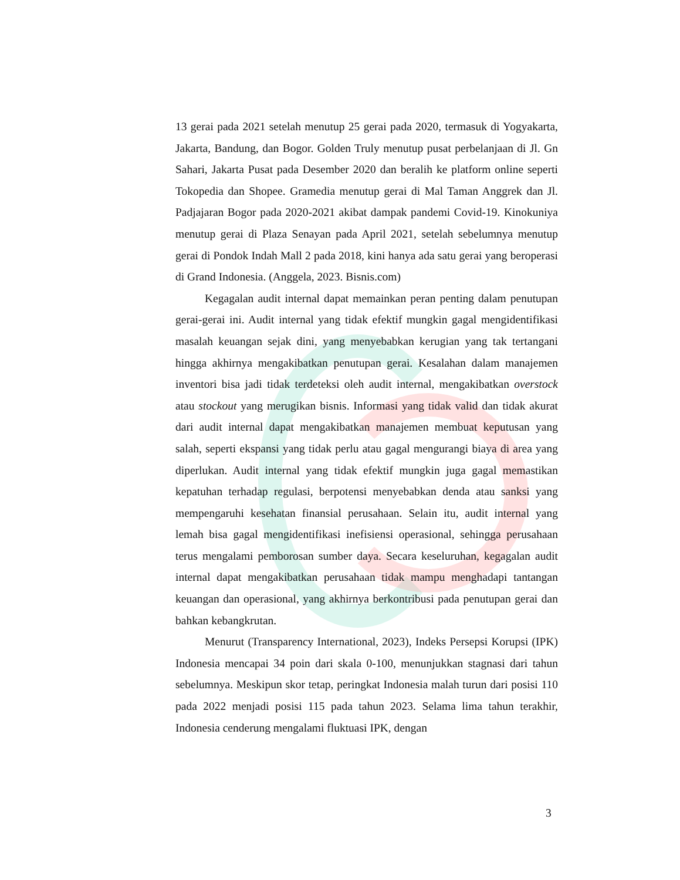13 gerai pada 2021 setelah menutup 25 gerai pada 2020, termasuk di Yogyakarta, Jakarta, Bandung, dan Bogor. Golden Truly menutup pusat perbelanjaan di Jl. Gn Sahari, Jakarta Pusat pada Desember 2020 dan beralih ke platform online seperti Tokopedia dan Shopee. Gramedia menutup gerai di Mal Taman Anggrek dan Jl. Padjajaran Bogor pada 2020-2021 akibat dampak pandemi Covid-19. Kinokuniya menutup gerai di Plaza Senayan pada April 2021, setelah sebelumnya menutup gerai di Pondok Indah Mall 2 pada 2018, kini hanya ada satu gerai yang beroperasi di Grand Indonesia. (Anggela, 2023. Bisnis.com)
Kegagalan audit internal dapat memainkan peran penting dalam penutupan gerai-gerai ini. Audit internal yang tidak efektif mungkin gagal mengidentifikasi masalah keuangan sejak dini, yang menyebabkan kerugian yang tak tertangani hingga akhirnya mengakibatkan penutupan gerai. Kesalahan dalam manajemen inventori bisa jadi tidak terdeteksi oleh audit internal, mengakibatkan overstock atau stockout yang merugikan bisnis. Informasi yang tidak valid dan tidak akurat dari audit internal dapat mengakibatkan manajemen membuat keputusan yang salah, seperti ekspansi yang tidak perlu atau gagal mengurangi biaya di area yang diperlukan. Audit internal yang tidak efektif mungkin juga gagal memastikan kepatuhan terhadap regulasi, berpotensi menyebabkan denda atau sanksi yang mempengaruhi kesehatan finansial perusahaan. Selain itu, audit internal yang lemah bisa gagal mengidentifikasi inefisiensi operasional, sehingga perusahaan terus mengalami pemborosan sumber daya. Secara keseluruhan, kegagalan audit internal dapat mengakibatkan perusahaan tidak mampu menghadapi tantangan keuangan dan operasional, yang akhirnya berkontribusi pada penutupan gerai dan bahkan kebangkrutan.
Menurut (Transparency International, 2023), Indeks Persepsi Korupsi (IPK) Indonesia mencapai 34 poin dari skala 0-100, menunjukkan stagnasi dari tahun sebelumnya. Meskipun skor tetap, peringkat Indonesia malah turun dari posisi 110 pada 2022 menjadi posisi 115 pada tahun 2023. Selama lima tahun terakhir, Indonesia cenderung mengalami fluktuasi IPK, dengan
3